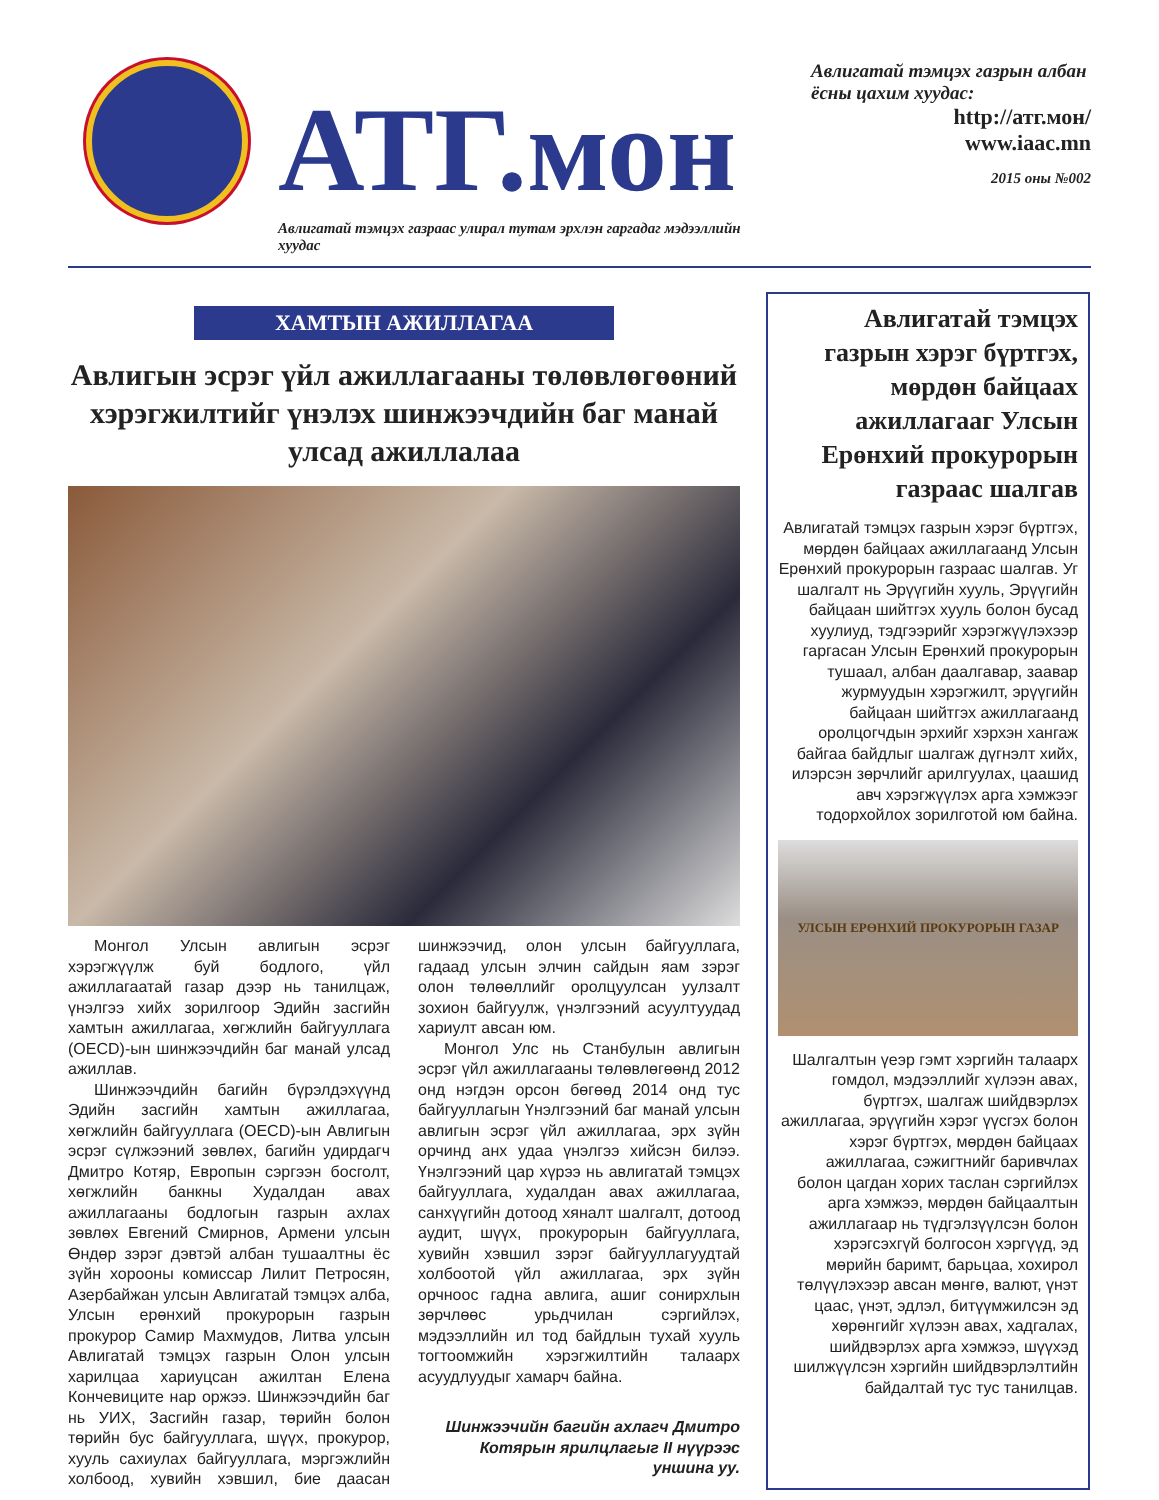АТГ.мон
Авлигатай тэмцэх газраас улирал тутам эрхлэн гаргадаг мэдээллийн хуудас
Авлигатай тэмцэх газрын албан ёсны цахим хуудас:
http://атг.мон/
www.iaac.mn
2015 оны №002
ХАМТЫН АЖИЛЛАГАА
Авлигын эсрэг үйл ажиллагааны төлөвлөгөөний хэрэгжилтийг үнэлэх шинжээчдийн баг манай улсад ажиллалаа
Монгол Улсын авлигын эсрэг хэрэгжүүлж буй бодлого, үйл ажиллагаатай газар дээр нь танилцаж, үнэлгээ хийх зорилгоор Эдийн засгийн хамтын ажиллагаа, хөгжлийн байгууллага (OECD)-ын шинжээчдийн баг манай улсад ажиллав.
Шинжээчдийн багийн бүрэлдэхүүнд Эдийн засгийн хамтын ажиллагаа, хөгжлийн байгууллага (OECD)-ын Авлигын эсрэг сүлжээний зөвлөх, багийн удирдагч Дмитро Котяр, Европын сэргээн босголт, хөгжлийн банкны Худалдан авах ажиллагааны бодлогын газрын ахлах зөвлөх Евгений Смирнов, Армени улсын Өндөр зэрэг дэвтэй албан тушаалтны ёс зүйн хорооны комиссар Лилит Петросян, Азербайжан улсын Авлигатай тэмцэх алба, Улсын ерөнхий прокурорын газрын прокурор Самир Махмудов, Литва улсын Авлигатай тэмцэх газрын Олон улсын харилцаа хариуцсан ажилтан Елена Кончевиците нар оржээ. Шинжээчдийн баг нь УИХ, Засгийн газар, төрийн болон төрийн бус байгууллага, шүүх, прокурор, хууль сахиулах байгууллага, мэргэжлийн холбоод, хувийн хэвшил, бие даасан шинжээчид, олон улсын байгууллага, гадаад улсын элчин сайдын яам зэрэг олон төлөөллийг оролцуулсан уулзалт зохион байгуулж, үнэлгээний асуултуудад хариулт авсан юм.
Монгол Улс нь Станбулын авлигын эсрэг үйл ажиллагааны төлөвлөгөөнд 2012 онд нэгдэн орсон бөгөөд 2014 онд тус байгууллагын Үнэлгээний баг манай улсын авлигын эсрэг үйл ажиллагаа, эрх зүйн орчинд анх удаа үнэлгээ хийсэн билээ. Үнэлгээний цар хүрээ нь авлигатай тэмцэх байгууллага, худалдан авах ажиллагаа, санхүүгийн дотоод хяналт шалгалт, дотоод аудит, шүүх, прокурорын байгууллага, хувийн хэвшил зэрэг байгууллагуудтай холбоотой үйл ажиллагаа, эрх зүйн орчноос гадна авлига, ашиг сонирхлын зөрчлөөс урьдчилан сэргийлэх, мэдээллийн ил тод байдлын тухай хууль тогтоомжийн хэрэгжилтийн талаарх асуудлуудыг хамарч байна.
Шинжээчийн багийн ахлагч Дмитро Котярын ярилцлагыг II нүүрээс уншина уу.
Авлигатай тэмцэх газрын хэрэг бүртгэх, мөрдөн байцаах ажиллагааг Улсын Ерөнхий прокурорын газраас шалгав
Авлигатай тэмцэх газрын хэрэг бүртгэх, мөрдөн байцаах ажиллагаанд Улсын Ерөнхий прокурорын газраас шалгав. Уг шалгалт нь Эрүүгийн хууль, Эрүүгийн байцаан шийтгэх хууль болон бусад хуулиуд, тэдгээрийг хэрэгжүүлэхээр гаргасан Улсын Ерөнхий прокурорын тушаал, албан даалгавар, заавар журмуудын хэрэгжилт, эрүүгийн байцаан шийтгэх ажиллагаанд оролцогчдын эрхийг хэрхэн хангаж байгаа байдлыг шалгаж дүгнэлт хийх, илэрсэн зөрчлийг арилгуулах, цаашид авч хэрэгжүүлэх арга хэмжээг тодорхойлох зорилготой юм байна.
УЛСЫН ЕРӨНХИЙ ПРОКУРОРЫН ГАЗАР
Шалгалтын үеэр гэмт хэргийн талаарх гомдол, мэдээллийг хүлээн авах, бүртгэх, шалгаж шийдвэрлэх ажиллагаа, эрүүгийн хэрэг үүсгэх болон хэрэг бүртгэх, мөрдөн байцаах ажиллагаа, сэжигтнийг баривчлах болон цагдан хорих таслан сэргийлэх арга хэмжээ, мөрдөн байцаалтын ажиллагаар нь түдгэлзүүлсэн болон хэрэгсэхгүй болгосон хэргүүд, эд мөрийн баримт, барьцаа, хохирол төлүүлэхээр авсан мөнгө, валют, үнэт цаас, үнэт, эдлэл, битүүмжилсэн эд хөрөнгийг хүлээн авах, хадгалах, шийдвэрлэх арга хэмжээ, шүүхэд шилжүүлсэн хэргийн шийдвэрлэлтийн байдалтай тус тус танилцав.